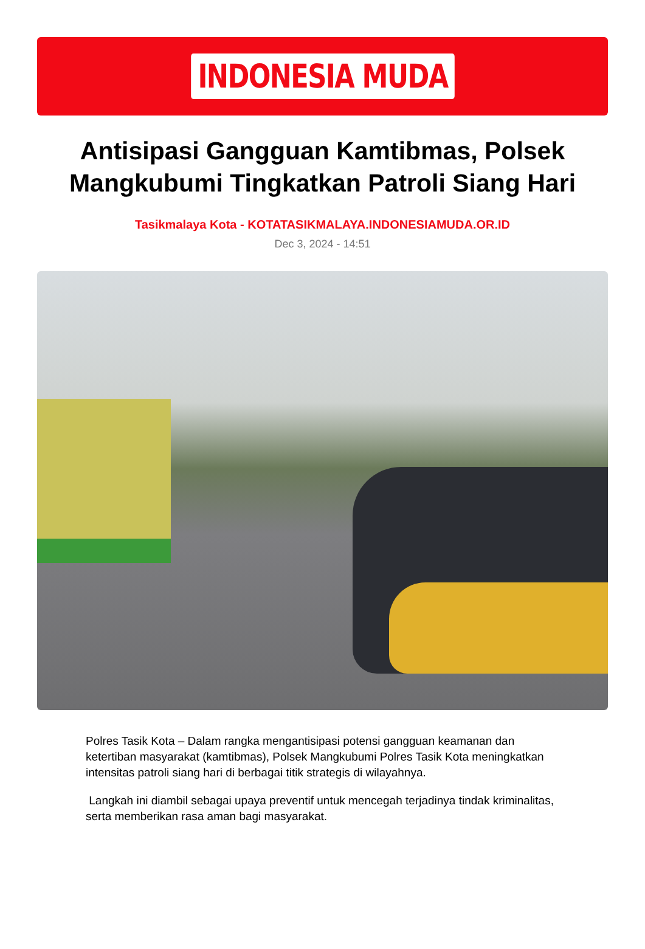INDONESIA MUDA
Antisipasi Gangguan Kamtibmas, Polsek Mangkubumi Tingkatkan Patroli Siang Hari
Tasikmalaya Kota - KOTATASIKMALAYA.INDONESIAMUDA.OR.ID
Dec 3, 2024 - 14:51
Polres Tasik Kota – Dalam rangka mengantisipasi potensi gangguan keamanan dan ketertiban masyarakat (kamtibmas), Polsek Mangkubumi Polres Tasik Kota meningkatkan intensitas patroli siang hari di berbagai titik strategis di wilayahnya.
Langkah ini diambil sebagai upaya preventif untuk mencegah terjadinya tindak kriminalitas, serta memberikan rasa aman bagi masyarakat.